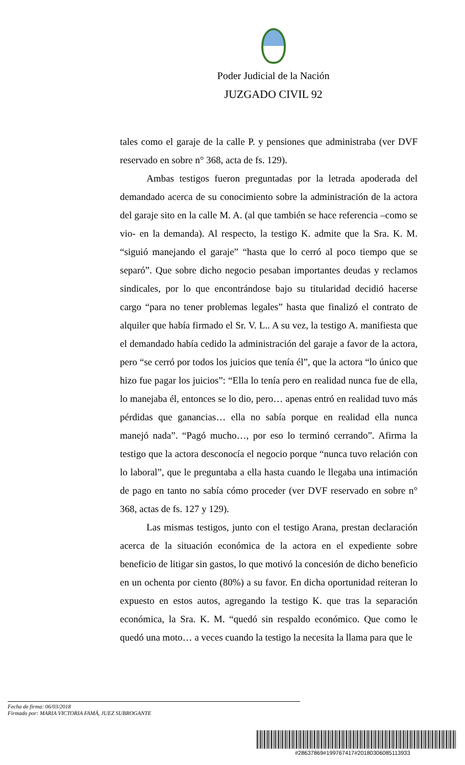Poder Judicial de la Nación
JUZGADO CIVIL 92
tales como el garaje de la calle P. y pensiones que administraba (ver DVF reservado en sobre n° 368, acta de fs. 129).
Ambas testigos fueron preguntadas por la letrada apoderada del demandado acerca de su conocimiento sobre la administración de la actora del garaje sito en la calle M. A. (al que también se hace referencia –como se vio- en la demanda). Al respecto, la testigo K. admite que la Sra. K. M. “siguió manejando el garaje” “hasta que lo cerró al poco tiempo que se separó”. Que sobre dicho negocio pesaban importantes deudas y reclamos sindicales, por lo que encontrándose bajo su titularidad decidió hacerse cargo “para no tener problemas legales” hasta que finalizó el contrato de alquiler que había firmado el Sr. V. L.. A su vez, la testigo A. manifiesta que el demandado había cedido la administración del garaje a favor de la actora, pero “se cerró por todos los juicios que tenía él”, que la actora “lo único que hizo fue pagar los juicios”: “Ella lo tenía pero en realidad nunca fue de ella, lo manejaba él, entonces se lo dio, pero… apenas entró en realidad tuvo más pérdidas que ganancias… ella no sabía porque en realidad ella nunca manejó nada”. “Pagó mucho…, por eso lo terminó cerrando”. Afirma la testigo que la actora desconocía el negocio porque “nunca tuvo relación con lo laboral”, que le preguntaba a ella hasta cuando le llegaba una intimación de pago en tanto no sabía cómo proceder (ver DVF reservado en sobre n° 368, actas de fs. 127 y 129).
Las mismas testigos, junto con el testigo Arana, prestan declaración acerca de la situación económica de la actora en el expediente sobre beneficio de litigar sin gastos, lo que motivó la concesión de dicho beneficio en un ochenta por ciento (80%) a su favor. En dicha oportunidad reiteran lo expuesto en estos autos, agregando la testigo K. que tras la separación económica, la Sra. K. M. “quedó sin respaldo económico. Que como le quedó una moto… a veces cuando la testigo la necesita la llama para que le
Fecha de firma: 06/03/2018
Firmado por: MARIA VICTORIA FAMÁ, JUEZ SUBROGANTE
#28637869#199767417#20180306085113933